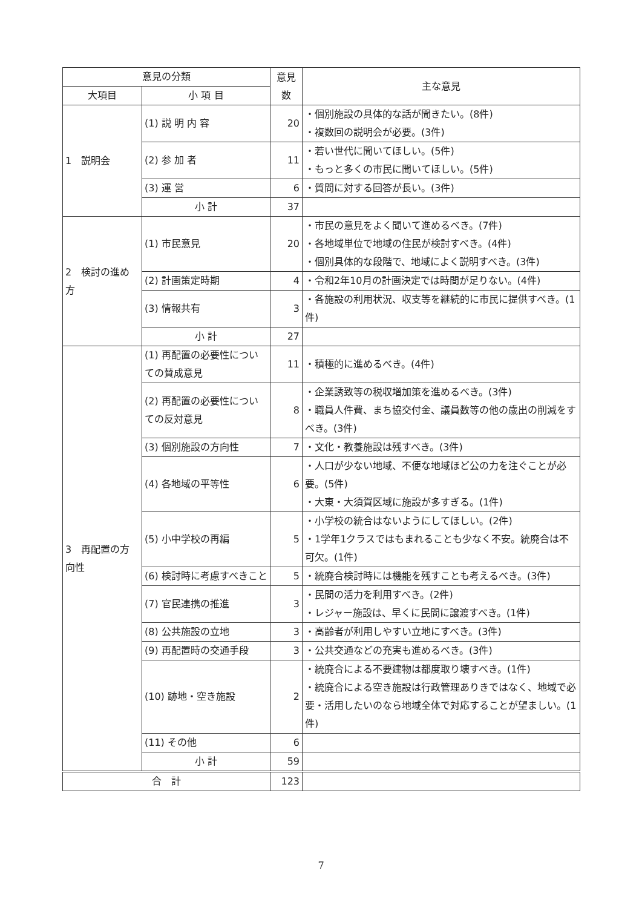| 意見の分類 | | 意見 数 | 主な意見 |
| --- | --- | --- | --- |
| 大項目 | 小 項 目 | | |
| 1 説明会 | (1) 説 明 内 容 | 20 | ・個別施設の具体的な話が聞きたい。(8件) ・複数回の説明会が必要。(3件) |
| | (2) 参 加 者 | 11 | ・若い世代に聞いてほしい。(5件) ・もっと多くの市民に聞いてほしい。(5件) |
| | (3) 運 営 | 6 | ・質問に対する回答が長い。(3件) |
| | 小 計 | 37 | |
| 2 検討の進め方 | (1) 市民意見 | 20 | ・市民の意見をよく聞いて進めるべき。(7件) ・各地域単位で地域の住民が検討すべき。(4件) ・個別具体的な段階で、地域によく説明すべき。(3件) |
| | (2) 計画策定時期 | 4 | ・令和2年10月の計画決定では時間が足りない。(4件) |
| | (3) 情報共有 | 3 | ・各施設の利用状況、収支等を継続的に市民に提供すべき。(1件) |
| | 小 計 | 27 | |
| 3 再配置の方向性 | (1) 再配置の必要性についての賛成意見 | 11 | ・積極的に進めるべき。(4件) |
| | (2) 再配置の必要性についての反対意見 | 8 | ・企業誘致等の税収増加策を進めるべき。(3件) ・職員人件費、まち協交付金、議員数等の他の歳出の削減をすべき。(3件) |
| | (3) 個別施設の方向性 | 7 | ・文化・教養施設は残すべき。(3件) |
| | (4) 各地域の平等性 | 6 | ・人口が少ない地域、不便な地域ほど公の力を注ぐことが必要。(5件) ・大東・大須賀区域に施設が多すぎる。(1件) |
| | (5) 小中学校の再編 | 5 | ・小学校の統合はないようにしてほしい。(2件) ・1学年1クラスではもまれることも少なく不安。統廃合は不可欠。(1件) |
| | (6) 検討時に考慮すべきこと | 5 | ・統廃合検討時には機能を残すことも考えるべき。(3件) |
| | (7) 官民連携の推進 | 3 | ・民間の活力を利用すべき。(2件) ・レジャー施設は、早くに民間に譲渡すべき。(1件) |
| | (8) 公共施設の立地 | 3 | ・高齢者が利用しやすい立地にすべき。(3件) |
| | (9) 再配置時の交通手段 | 3 | ・公共交通などの充実も進めるべき。(3件) |
| | (10) 跡地・空き施設 | 2 | ・統廃合による不要建物は都度取り壊すべき。(1件) ・統廃合による空き施設は行政管理ありきではなく、地域で必要・活用したいのなら地域全体で対応することが望ましい。(1件) |
| | (11) その他 | 6 | |
| | 小 計 | 59 | |
| 合 計 | | 123 | |
7